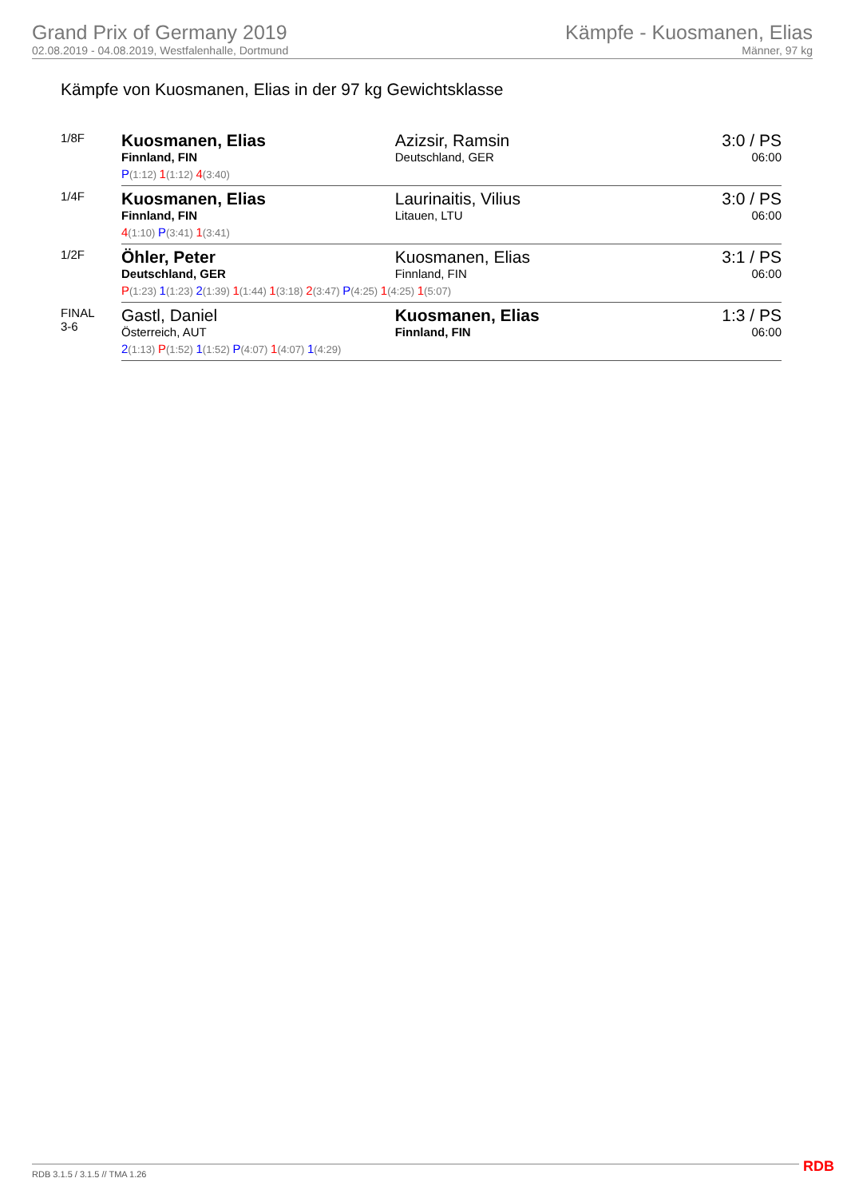Grand Prix of Germany 2019
02.08.2019 - 04.08.2019, Westfalenhalle, Dortmund
Kämpfe - Kuosmanen, Elias
Männer, 97 kg
Kämpfe von Kuosmanen, Elias in der 97 kg Gewichtsklasse
| 1/8F | Kuosmanen, Elias Finnland, FIN | Azizsir, Ramsin Deutschland, GER | 3:0 / PS 06:00 |
| | P (1:12) 1 (1:12) 4 (3:40) | | |
| 1/4F | Kuosmanen, Elias Finnland, FIN | Laurinaitis, Vilius Litauen, LTU | 3:0 / PS 06:00 |
| | 4 (1:10) P (3:41) 1 (3:41) | | |
| 1/2F | Öhler, Peter Deutschland, GER | Kuosmanen, Elias Finnland, FIN | 3:1 / PS 06:00 |
| | P (1:23) 1 (1:23) 2 (1:39) 1 (1:44) 1 (3:18) 2 (3:47) P (4:25) 1 (4:25) 1 (5:07) | | |
| FINAL 3-6 | Gastl, Daniel Österreich, AUT | Kuosmanen, Elias Finnland, FIN | 1:3 / PS 06:00 |
| | 2 (1:13) P (1:52) 1 (1:52) P (4:07) 1 (4:07) 1 (4:29) | | |
RDB 3.1.5 / 3.1.5 // TMA 1.26 RDB